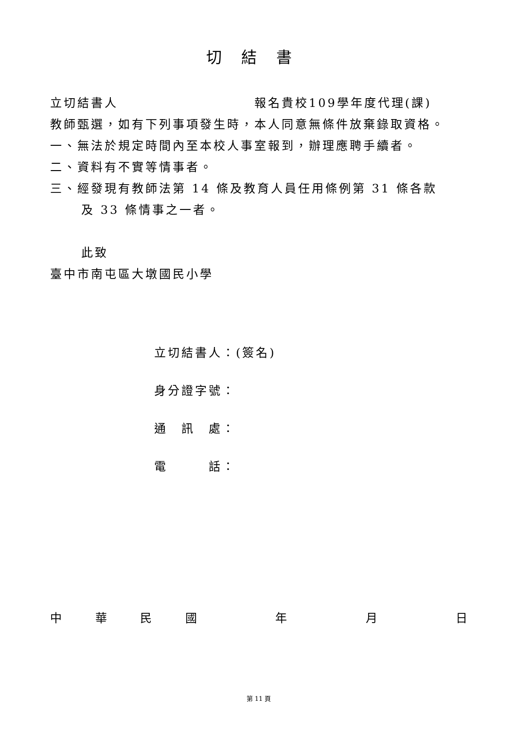切結書
立切結書人　　　　　　　　　　報名貴校109學年度代理(課)
教師甄選，如有下列事項發生時，本人同意無條件放棄錄取資格。
一、無法於規定時間內至本校人事室報到，辦理應聘手續者。
二、資料有不實等情事者。
三、經發現有教師法第 14 條及教育人員任用條例第 31 條各款
及 33 條情事之一者。
此致
臺中市南屯區大墩國民小學
立切結書人：(簽名)
身分證字號：
通　訊　處：
電　　　話：
中華民國　 年　 月　 日
第 11 頁